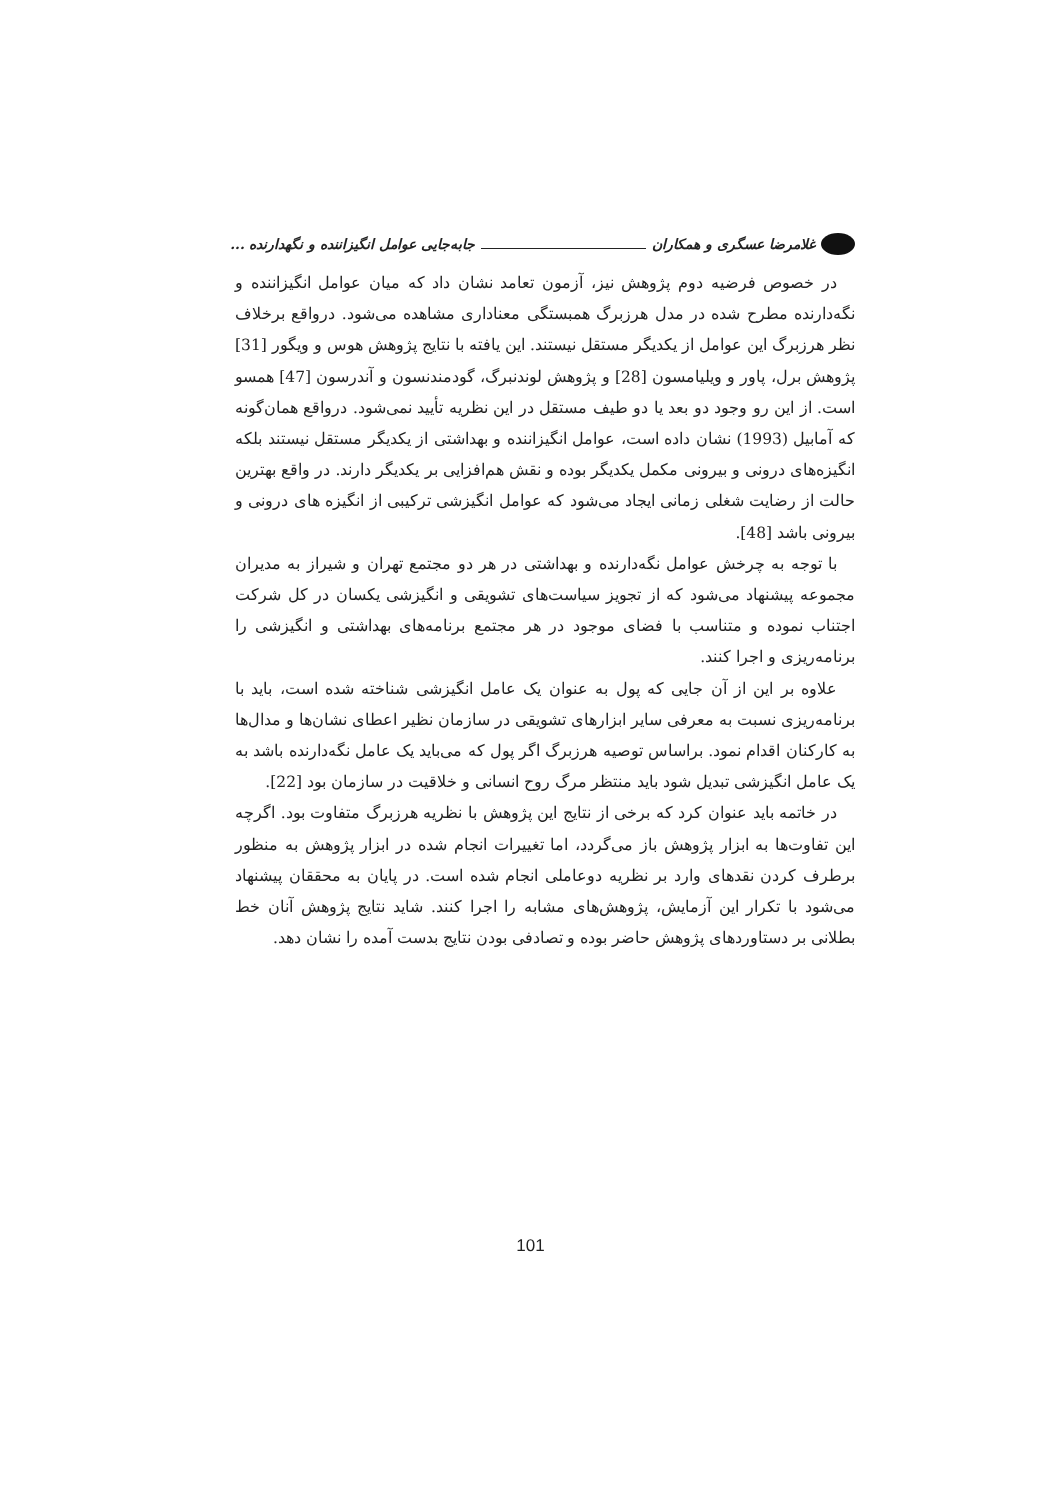غلامرضا عسگری و همکاران جابه‌جایی عوامل انگیزاننده و نگهدارنده ...
در خصوص فرضیه دوم پژوهش نیز، آزمون تعامد نشان داد که میان عوامل انگیزاننده و نگه‌دارنده مطرح شده در مدل هرزبرگ همبستگی معناداری مشاهده می‌شود. درواقع برخلاف نظر هرزبرگ این عوامل از یکدیگر مستقل نیستند. این یافته با نتایج پژوهش هوس و ویگور [31] پژوهش برل، پاور و ویلیامسون [28] و پژوهش لوندنبرگ، گودمندنسون و آندرسون [47] همسو است. از این رو وجود دو بعد یا دو طیف مستقل در این نظریه تأیید نمی‌شود. درواقع همان‌گونه که آمابیل (1993) نشان داده است، عوامل انگیزاننده و بهداشتی از یکدیگر مستقل نیستند بلکه انگیزه‌های درونی و بیرونی مکمل یکدیگر بوده و نقش هم‌افزایی بر یکدیگر دارند. در واقع بهترین حالت از رضایت شغلی زمانی ایجاد می‌شود که عوامل انگیزشی ترکیبی از انگیزه های درونی و بیرونی باشد [48].
با توجه به چرخش عوامل نگه‌دارنده و بهداشتی در هر دو مجتمع تهران و شیراز به مدیران مجموعه پیشنهاد می‌شود که از تجویز سیاست‌های تشویقی و انگیزشی یکسان در کل شرکت اجتناب نموده و متناسب با فضای موجود در هر مجتمع برنامه‌های بهداشتی و انگیزشی را برنامه‌ریزی و اجرا کنند.
علاوه بر این از آن جایی که پول به عنوان یک عامل انگیزشی شناخته شده است، باید با برنامه‌ریزی نسبت به معرفی سایر ابزارهای تشویقی در سازمان نظیر اعطای نشان‌ها و مدال‌ها به کارکنان اقدام نمود. براساس توصیه هرزبرگ اگر پول که می‌باید یک عامل نگه‌دارنده باشد به یک عامل انگیزشی تبدیل شود باید منتظر مرگ روح انسانی و خلاقیت در سازمان بود [22].
در خاتمه باید عنوان کرد که برخی از نتایج این پژوهش با نظریه هرزبرگ متفاوت بود. اگرچه این تفاوت‌ها به ابزار پژوهش باز می‌گردد، اما تغییرات انجام شده در ابزار پژوهش به منظور برطرف کردن نقدهای وارد بر نظریه دوعاملی انجام شده است. در پایان به محققان پیشنهاد می‌شود با تکرار این آزمایش، پژوهش‌های مشابه را اجرا کنند. شاید نتایج پژوهش آنان خط بطلانی بر دستاوردهای پژوهش حاضر بوده و تصادفی بودن نتایج بدست آمده را نشان دهد.
101